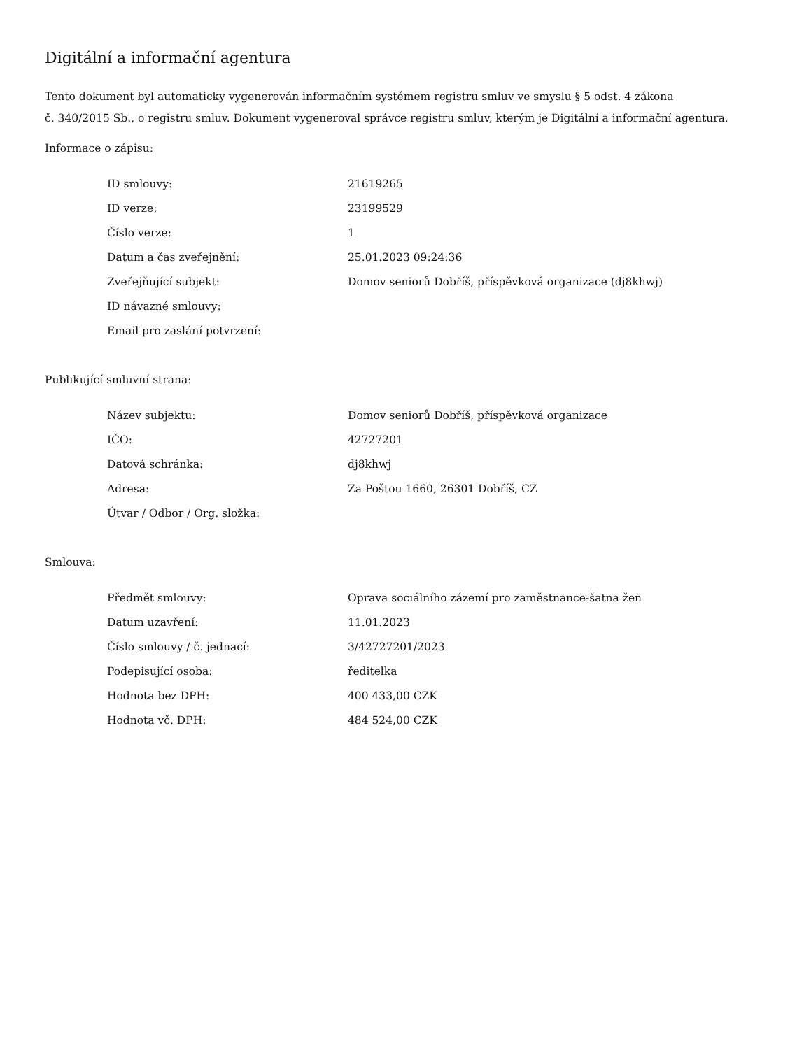Digitální a informační agentura
Tento dokument byl automaticky vygenerován informačním systémem registru smluv ve smyslu § 5 odst. 4 zákona
č. 340/2015 Sb., o registru smluv. Dokument vygeneroval správce registru smluv, kterým je Digitální a informační agentura.
Informace o zápisu:
| ID smlouvy: | 21619265 |
| ID verze: | 23199529 |
| Číslo verze: | 1 |
| Datum a čas zveřejnění: | 25.01.2023 09:24:36 |
| Zveřejňující subjekt: | Domov seniorů Dobříš, příspěvková organizace (dj8khwj) |
| ID návazné smlouvy: | |
| Email pro zaslání potvrzení: | |
Publikující smluvní strana:
| Název subjektu: | Domov seniorů Dobříš, příspěvková organizace |
| IČO: | 42727201 |
| Datová schránka: | dj8khwj |
| Adresa: | Za Poštou 1660, 26301 Dobříš, CZ |
| Útvar / Odbor / Org. složka: | |
Smlouva:
| Předmět smlouvy: | Oprava sociálního zázemí pro zaměstnance-šatna žen |
| Datum uzavření: | 11.01.2023 |
| Číslo smlouvy / č. jednací: | 3/42727201/2023 |
| Podepisující osoba: | ředitelka |
| Hodnota bez DPH: | 400 433,00 CZK |
| Hodnota vč. DPH: | 484 524,00 CZK |